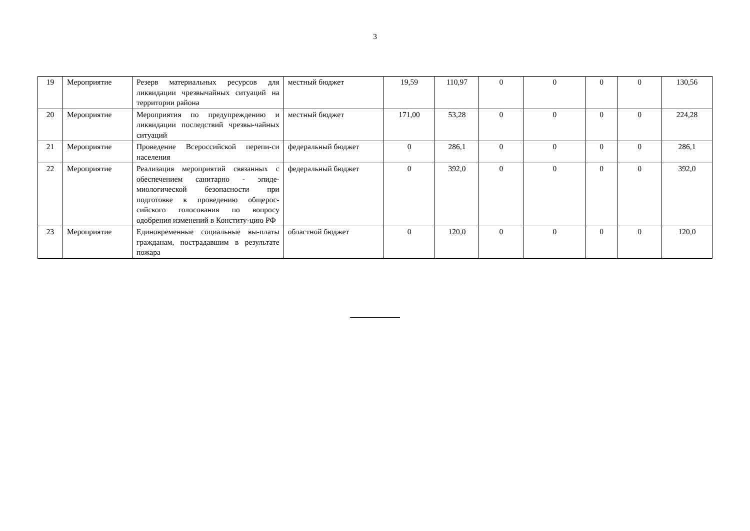3
| 19 | Мероприятие | Резерв материальных ресурсов для ликвидации чрезвычайных ситуаций на территории района | местный бюджет | 19,59 | 110,97 | 0 | 0 | 0 | 0 | 130,56 |
| 20 | Мероприятие | Мероприятия по предупреждению и ликвидации последствий чрезвы-чайных ситуаций | местный бюджет | 171,00 | 53,28 | 0 | 0 | 0 | 0 | 224,28 |
| 21 | Мероприятие | Проведение Всероссийской перепи-си населения | федеральный бюджет | 0 | 286,1 | 0 | 0 | 0 | 0 | 286,1 |
| 22 | Мероприятие | Реализация мероприятий связанных с обеспечением санитарно - эпиде-миологической безопасности при подготовке к проведению общерос-сийского голосования по вопросу одобрения изменений в Конститу-цию РФ | федеральный бюджет | 0 | 392,0 | 0 | 0 | 0 | 0 | 392,0 |
| 23 | Мероприятие | Единовременные социальные вы-платы гражданам, пострадавшим в результате пожара | областной бюджет | 0 | 120,0 | 0 | 0 | 0 | 0 | 120,0 |